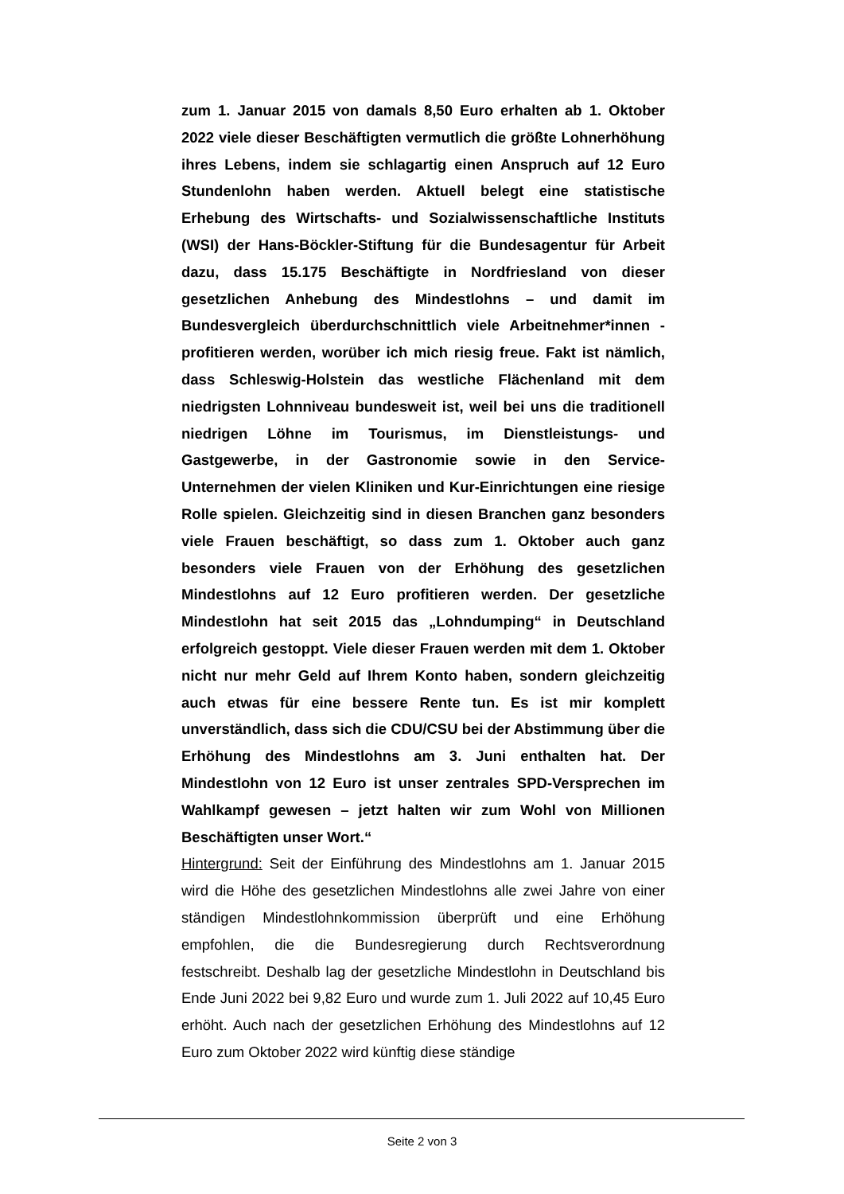zum 1. Januar 2015 von damals 8,50 Euro erhalten ab 1. Oktober 2022 viele dieser Beschäftigten vermutlich die größte Lohnerhöhung ihres Lebens, indem sie schlagartig einen Anspruch auf 12 Euro Stundenlohn haben werden. Aktuell belegt eine statistische Erhebung des Wirtschafts- und Sozialwissenschaftliche Instituts (WSI) der Hans-Böckler-Stiftung für die Bundesagentur für Arbeit dazu, dass 15.175 Beschäftigte in Nordfriesland von dieser gesetzlichen Anhebung des Mindestlohns – und damit im Bundesvergleich überdurchschnittlich viele Arbeitnehmer*innen - profitieren werden, worüber ich mich riesig freue. Fakt ist nämlich, dass Schleswig-Holstein das westliche Flächenland mit dem niedrigsten Lohnniveau bundesweit ist, weil bei uns die traditionell niedrigen Löhne im Tourismus, im Dienstleistungs- und Gastgewerbe, in der Gastronomie sowie in den Service-Unternehmen der vielen Kliniken und Kur-Einrichtungen eine riesige Rolle spielen. Gleichzeitig sind in diesen Branchen ganz besonders viele Frauen beschäftigt, so dass zum 1. Oktober auch ganz besonders viele Frauen von der Erhöhung des gesetzlichen Mindestlohns auf 12 Euro profitieren werden. Der gesetzliche Mindestlohn hat seit 2015 das „Lohndumping“ in Deutschland erfolgreich gestoppt. Viele dieser Frauen werden mit dem 1. Oktober nicht nur mehr Geld auf Ihrem Konto haben, sondern gleichzeitig auch etwas für eine bessere Rente tun. Es ist mir komplett unverständlich, dass sich die CDU/CSU bei der Abstimmung über die Erhöhung des Mindestlohns am 3. Juni enthalten hat. Der Mindestlohn von 12 Euro ist unser zentrales SPD-Versprechen im Wahlkampf gewesen – jetzt halten wir zum Wohl von Millionen Beschäftigten unser Wort.“
Hintergrund: Seit der Einführung des Mindestlohns am 1. Januar 2015 wird die Höhe des gesetzlichen Mindestlohns alle zwei Jahre von einer ständigen Mindestlohnkommission überprüft und eine Erhöhung empfohlen, die die Bundesregierung durch Rechtsverordnung festschreibt. Deshalb lag der gesetzliche Mindestlohn in Deutschland bis Ende Juni 2022 bei 9,82 Euro und wurde zum 1. Juli 2022 auf 10,45 Euro erhöht. Auch nach der gesetzlichen Erhöhung des Mindestlohns auf 12 Euro zum Oktober 2022 wird künftig diese ständige
Seite 2 von 3